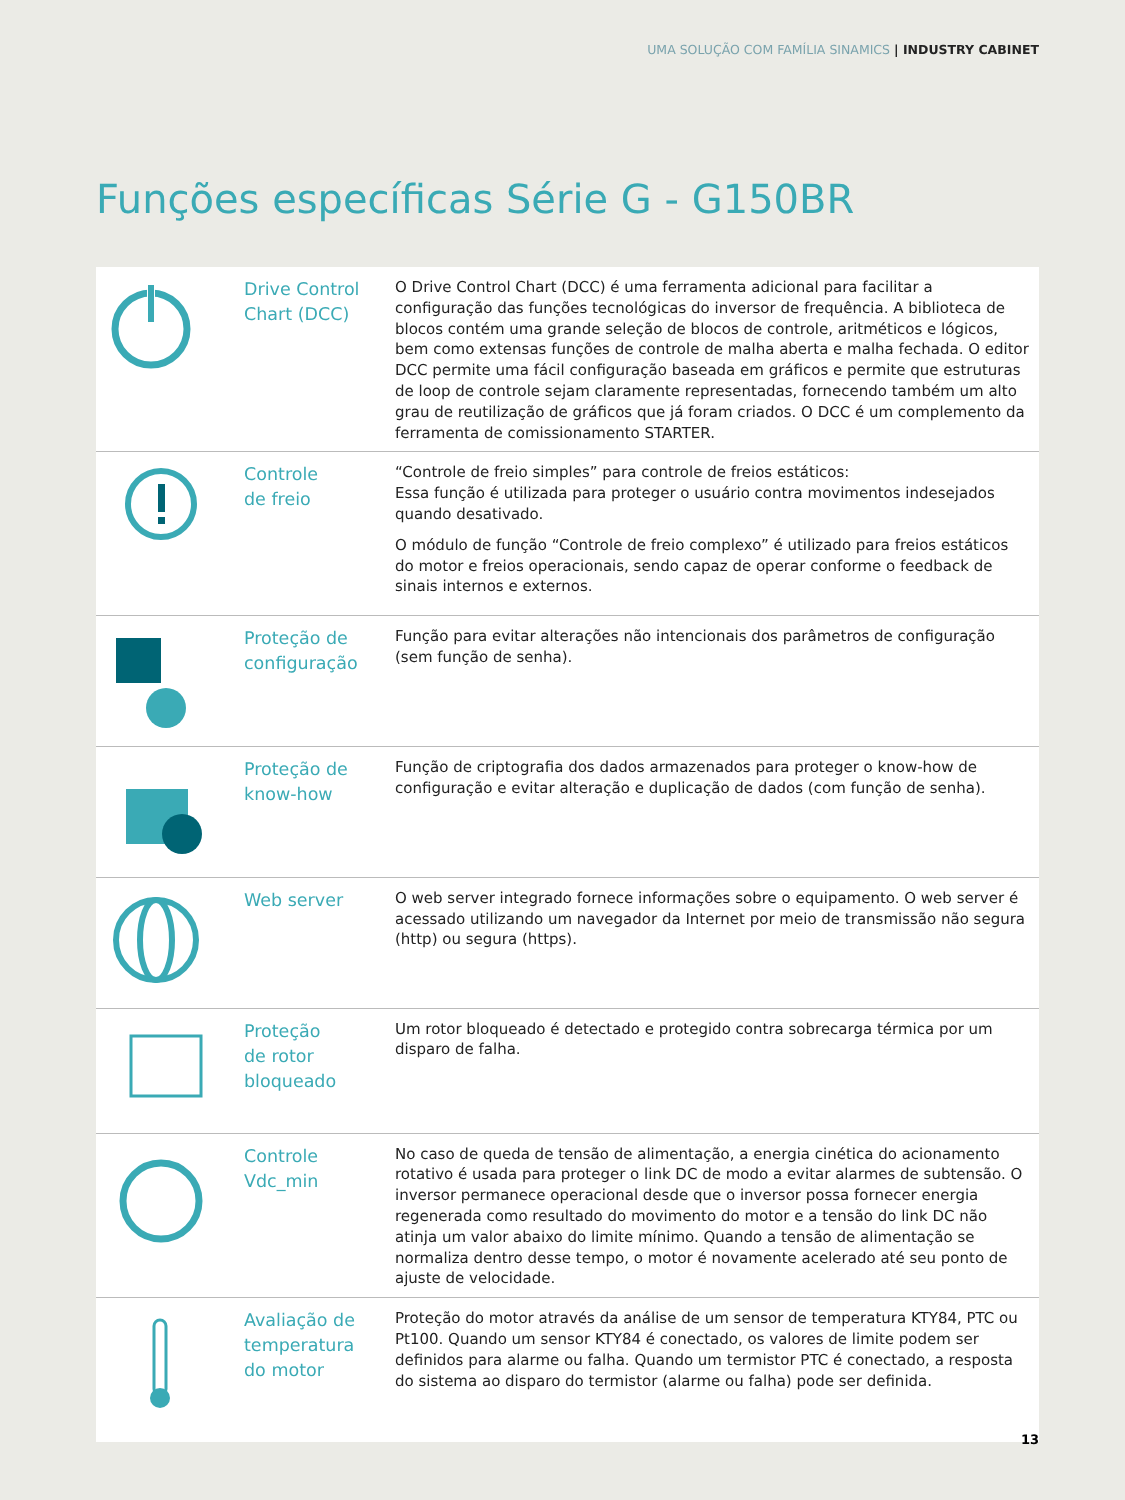UMA SOLUÇÃO COM FAMÍLIA SINAMICS | INDUSTRY CABINET
Funções específicas Série G - G150BR
| | Drive Control Chart (DCC) | O Drive Control Chart (DCC) é uma ferramenta adicional para facilitar a configuração das funções tecnológicas do inversor de frequência. A biblioteca de blocos contém uma grande seleção de blocos de controle, aritméticos e lógicos, bem como extensas funções de controle de malha aberta e malha fechada. O editor DCC permite uma fácil configuração baseada em gráficos e permite que estruturas de loop de controle sejam claramente representadas, fornecendo também um alto grau de reutilização de gráficos que já foram criados. O DCC é um complemento da ferramenta de comissionamento STARTER. |
| | Controle de freio | “Controle de freio simples” para controle de freios estáticos: Essa função é utilizada para proteger o usuário contra movimentos indesejados quando desativado. O módulo de função “Controle de freio complexo” é utilizado para freios estáticos do motor e freios operacionais, sendo capaz de operar conforme o feedback de sinais internos e externos. |
| | Proteção de configuração | Função para evitar alterações não intencionais dos parâmetros de configuração (sem função de senha). |
| | Proteção de know-how | Função de criptografia dos dados armazenados para proteger o know-how de configuração e evitar alteração e duplicação de dados (com função de senha). |
| | Web server | O web server integrado fornece informações sobre o equipamento. O web server é acessado utilizando um navegador da Internet por meio de transmissão não segura (http) ou segura (https). |
| | Proteção de rotor bloqueado | Um rotor bloqueado é detectado e protegido contra sobrecarga térmica por um disparo de falha. |
| | Controle Vdc_min | No caso de queda de tensão de alimentação, a energia cinética do acionamento rotativo é usada para proteger o link DC de modo a evitar alarmes de subtensão. O inversor permanece operacional desde que o inversor possa fornecer energia regenerada como resultado do movimento do motor e a tensão do link DC não atinja um valor abaixo do limite mínimo. Quando a tensão de alimentação se normaliza dentro desse tempo, o motor é novamente acelerado até seu ponto de ajuste de velocidade. |
| | Avaliação de temperatura do motor | Proteção do motor através da análise de um sensor de temperatura KTY84, PTC ou Pt100. Quando um sensor KTY84 é conectado, os valores de limite podem ser definidos para alarme ou falha. Quando um termistor PTC é conectado, a resposta do sistema ao disparo do termistor (alarme ou falha) pode ser definida. |
13